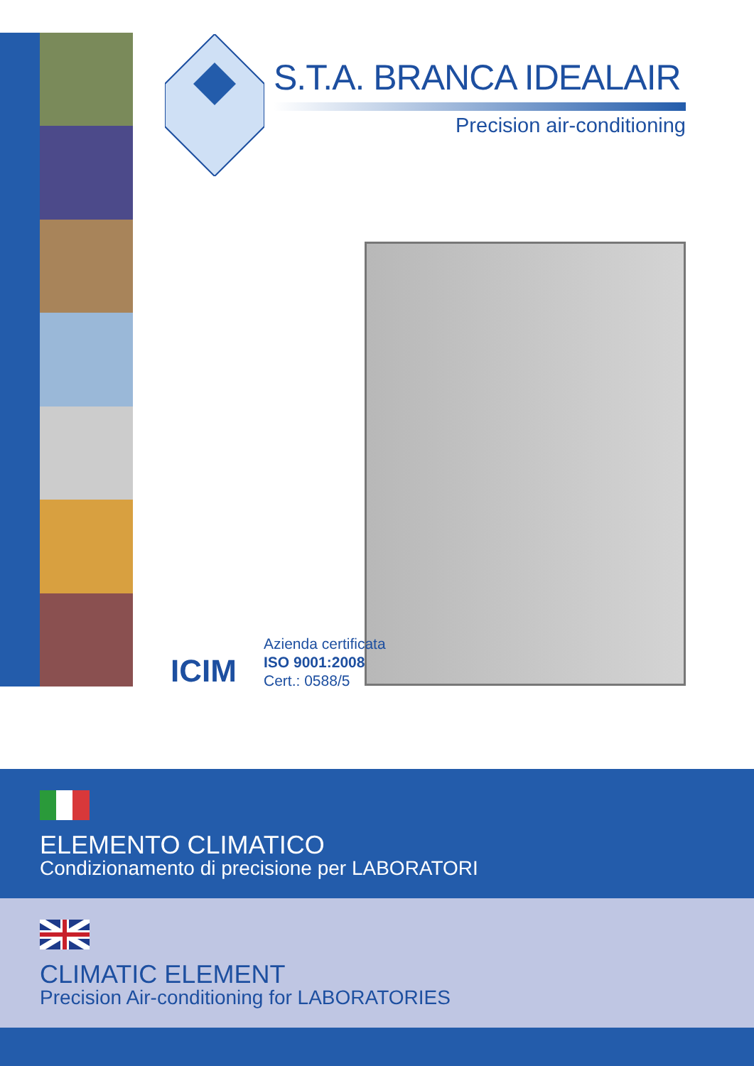S.T.A. BRANCA IDEALAIR
Precision air-conditioning
ICIM
Azienda certificata
ISO 9001:2008
Cert.: 0588/5
ELEMENTO CLIMATICO
Condizionamento di precisione per LABORATORI
CLIMATIC ELEMENT
Precision Air-conditioning for LABORATORIES